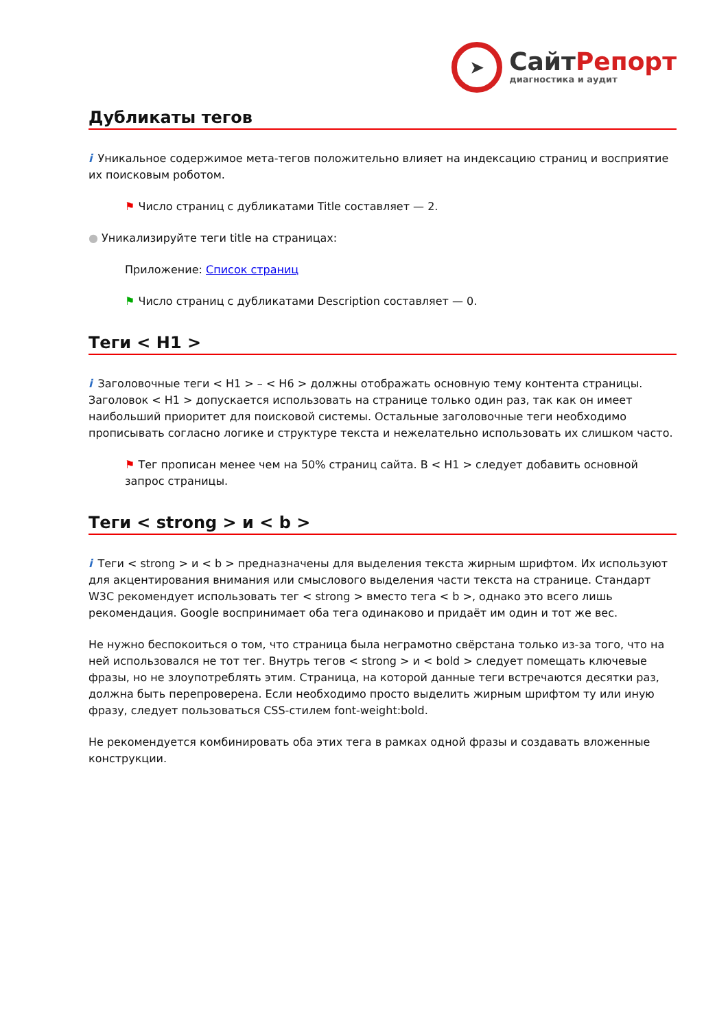➤
СайтРепорт
диагностика и аудит
Дубликаты тегов
i Уникальное содержимое мета-тегов положительно влияет на индексацию страниц и восприятие их поисковым роботом.
⚑ Число страниц с дубликатами Title составляет — 2.
● Уникализируйте теги title на страницах:
Приложение: Список страниц
⚑ Число страниц с дубликатами Description составляет — 0.
Теги < H1 >
i Заголовочные теги < H1 > – < H6 > должны отображать основную тему контента страницы. Заголовок < H1 > допускается использовать на странице только один раз, так как он имеет наибольший приоритет для поисковой системы. Остальные заголовочные теги необходимо прописывать согласно логике и структуре текста и нежелательно использовать их слишком часто.
⚑ Тег прописан менее чем на 50% страниц сайта. В < H1 > следует добавить основной запрос страницы.
Теги < strong > и < b >
i Теги < strong > и < b > предназначены для выделения текста жирным шрифтом. Их используют для акцентирования внимания или смыслового выделения части текста на странице. Стандарт W3C рекомендует использовать тег < strong > вместо тега < b >, однако это всего лишь рекомендация. Google воспринимает оба тега одинаково и придаёт им один и тот же вес.
Не нужно беспокоиться о том, что страница была неграмотно свёрстана только из-за того, что на ней использовался не тот тег. Внутрь тегов < strong > и < bold > следует помещать ключевые фразы, но не злоупотреблять этим. Страница, на которой данные теги встречаются десятки раз, должна быть перепроверена. Если необходимо просто выделить жирным шрифтом ту или иную фразу, следует пользоваться CSS-стилем font-weight:bold.
Не рекомендуется комбинировать оба этих тега в рамках одной фразы и создавать вложенные конструкции.